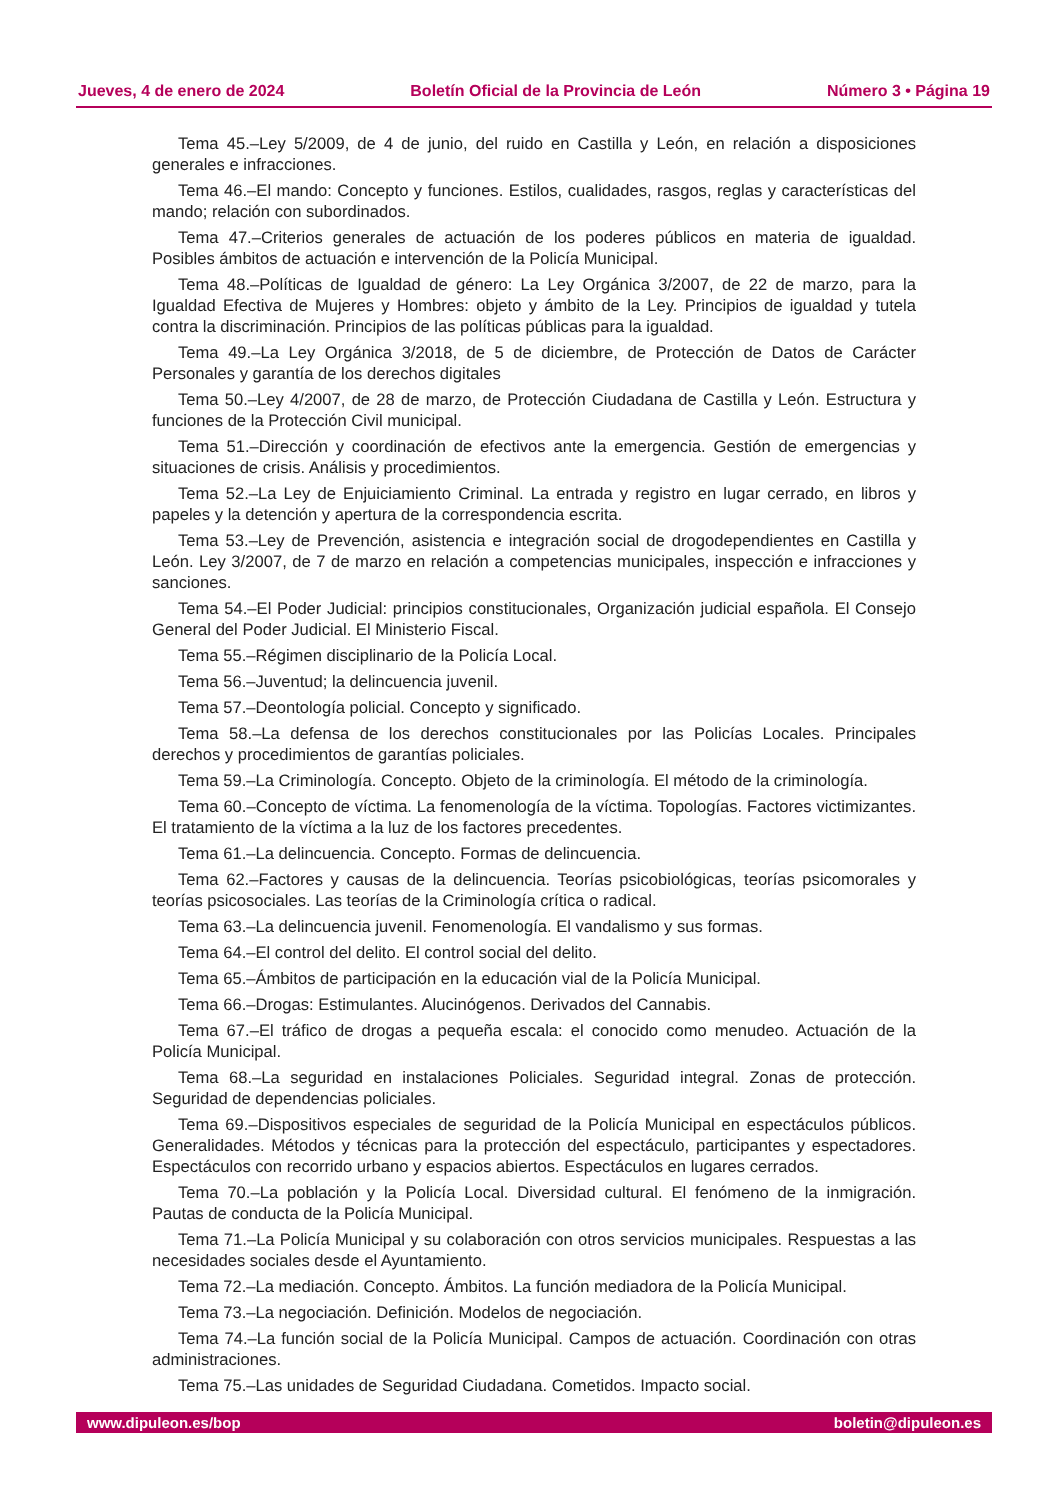Jueves, 4 de enero de 2024 Boletín Oficial de la Provincia de León Número 3 • Página 19
Tema 45.–Ley 5/2009, de 4 de junio, del ruido en Castilla y León, en relación a disposiciones generales e infracciones.
Tema 46.–El mando: Concepto y funciones. Estilos, cualidades, rasgos, reglas y características del mando; relación con subordinados.
Tema 47.–Criterios generales de actuación de los poderes públicos en materia de igualdad. Posibles ámbitos de actuación e intervención de la Policía Municipal.
Tema 48.–Políticas de Igualdad de género: La Ley Orgánica 3/2007, de 22 de marzo, para la Igualdad Efectiva de Mujeres y Hombres: objeto y ámbito de la Ley. Principios de igualdad y tutela contra la discriminación. Principios de las políticas públicas para la igualdad.
Tema 49.–La Ley Orgánica 3/2018, de 5 de diciembre, de Protección de Datos de Carácter Personales y garantía de los derechos digitales
Tema 50.–Ley 4/2007, de 28 de marzo, de Protección Ciudadana de Castilla y León. Estructura y funciones de la Protección Civil municipal.
Tema 51.–Dirección y coordinación de efectivos ante la emergencia. Gestión de emergencias y situaciones de crisis. Análisis y procedimientos.
Tema 52.–La Ley de Enjuiciamiento Criminal. La entrada y registro en lugar cerrado, en libros y papeles y la detención y apertura de la correspondencia escrita.
Tema 53.–Ley de Prevención, asistencia e integración social de drogodependientes en Castilla y León. Ley 3/2007, de 7 de marzo en relación a competencias municipales, inspección e infracciones y sanciones.
Tema 54.–El Poder Judicial: principios constitucionales, Organización judicial española. El Consejo General del Poder Judicial. El Ministerio Fiscal.
Tema 55.–Régimen disciplinario de la Policía Local.
Tema 56.–Juventud; la delincuencia juvenil.
Tema 57.–Deontología policial. Concepto y significado.
Tema 58.–La defensa de los derechos constitucionales por las Policías Locales. Principales derechos y procedimientos de garantías policiales.
Tema 59.–La Criminología. Concepto. Objeto de la criminología. El método de la criminología.
Tema 60.–Concepto de víctima. La fenomenología de la víctima. Topologías. Factores victimizantes. El tratamiento de la víctima a la luz de los factores precedentes.
Tema 61.–La delincuencia. Concepto. Formas de delincuencia.
Tema 62.–Factores y causas de la delincuencia. Teorías psicobiológicas, teorías psicomorales y teorías psicosociales. Las teorías de la Criminología crítica o radical.
Tema 63.–La delincuencia juvenil. Fenomenología. El vandalismo y sus formas.
Tema 64.–El control del delito. El control social del delito.
Tema 65.–Ámbitos de participación en la educación vial de la Policía Municipal.
Tema 66.–Drogas: Estimulantes. Alucinógenos. Derivados del Cannabis.
Tema 67.–El tráfico de drogas a pequeña escala: el conocido como menudeo. Actuación de la Policía Municipal.
Tema 68.–La seguridad en instalaciones Policiales. Seguridad integral. Zonas de protección. Seguridad de dependencias policiales.
Tema 69.–Dispositivos especiales de seguridad de la Policía Municipal en espectáculos públicos. Generalidades. Métodos y técnicas para la protección del espectáculo, participantes y espectadores. Espectáculos con recorrido urbano y espacios abiertos. Espectáculos en lugares cerrados.
Tema 70.–La población y la Policía Local. Diversidad cultural. El fenómeno de la inmigración. Pautas de conducta de la Policía Municipal.
Tema 71.–La Policía Municipal y su colaboración con otros servicios municipales. Respuestas a las necesidades sociales desde el Ayuntamiento.
Tema 72.–La mediación. Concepto. Ámbitos. La función mediadora de la Policía Municipal.
Tema 73.–La negociación. Definición. Modelos de negociación.
Tema 74.–La función social de la Policía Municipal. Campos de actuación. Coordinación con otras administraciones.
Tema 75.–Las unidades de Seguridad Ciudadana. Cometidos. Impacto social.
www.dipuleon.es/bop boletin@dipuleon.es